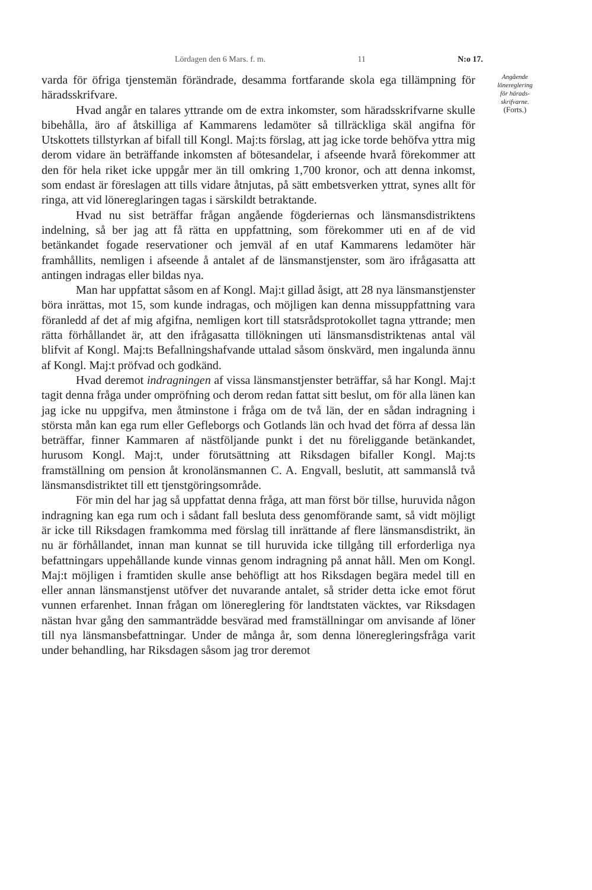Lördagen den 6 Mars. f. m. 11 N:o 17.
varda för öfriga tjenstemän förändrade, desamma fortfarande skola ega tillämpning för häradsskrifvare.
Hvad angår en talares yttrande om de extra inkomster, som häradsskrifvarne skulle bibehålla, äro af åtskilliga af Kammarens ledamöter så tillräckliga skäl angifna för Utskottets tillstyrkan af bifall till Kongl. Maj:ts förslag, att jag icke torde behöfva yttra mig derom vidare än beträffande inkomsten af bötesandelar, i afseende hvarå förekommer att den för hela riket icke uppgår mer än till omkring 1,700 kronor, och att denna inkomst, som endast är föreslagen att tills vidare åtnjutas, på sätt embetsverken yttrat, synes allt för ringa, att vid lönereglaringen tagas i särskildt betraktande.
Hvad nu sist beträffar frågan angående fögderiernas och länsmansdistriktens indelning, så ber jag att få rätta en uppfattning, som förekommer uti en af de vid betänkandet fogade reservationer och jemväl af en utaf Kammarens ledamöter här framhållits, nemligen i afseende å antalet af de länsmanstjenster, som äro ifrågasatta att antingen indragas eller bildas nya.
Man har uppfattat såsom en af Kongl. Maj:t gillad åsigt, att 28 nya länsmanstjenster böra inrättas, mot 15, som kunde indragas, och möjligen kan denna missuppfattning vara föranledd af det af mig afgifna, nemligen kort till statsrådsprotokollet tagna yttrande; men rätta förhållandet är, att den ifrågasatta tillökningen uti länsmansdistriktenas antal väl blifvit af Kongl. Maj:ts Befallningshafvande uttalad såsom önskvärd, men ingalunda ännu af Kongl. Maj:t pröfvad och godkänd.
Hvad deremot indragningen af vissa länsmanstjenster beträffar, så har Kongl. Maj:t tagit denna fråga under ompröfning och derom redan fattat sitt beslut, om för alla länen kan jag icke nu uppgifva, men åtminstone i fråga om de två län, der en sådan indragning i största mån kan ega rum eller Gefleborgs och Gotlands län och hvad det förra af dessa län beträffar, finner Kammaren af nästföljande punkt i det nu föreliggande betänkandet, hurusom Kongl. Maj:t, under förutsättning att Riksdagen bifaller Kongl. Maj:ts framställning om pension åt kronolänsmannen C. A. Engvall, beslutit, att sammanslå två länsmansdistriktet till ett tjenstgöringsområde.
För min del har jag så uppfattat denna fråga, att man först bör tillse, huruvida någon indragning kan ega rum och i sådant fall besluta dess genomförande samt, så vidt möjligt är icke till Riksdagen framkomma med förslag till inrättande af flere länsmansdistrikt, än nu är förhållandet, innan man kunnat se till huruvida icke tillgång till erforderliga nya befattningars uppehållande kunde vinnas genom indragning på annat håll. Men om Kongl. Maj:t möjligen i framtiden skulle anse behöfligt att hos Riksdagen begära medel till en eller annan länsmanstjenst utöfver det nuvarande antalet, så strider detta icke emot förut vunnen erfarenhet. Innan frågan om lönereglering för landtstaten väcktes, var Riksdagen nästan hvar gång den sammanträdde besvärad med framställningar om anvisande af löner till nya länsmansbefattningar. Under de många år, som denna löneregleringsfråga varit under behandling, har Riksdagen såsom jag tror deremot
Angående
lönereglering
för härads-
skrifvarne.
(Forts.)